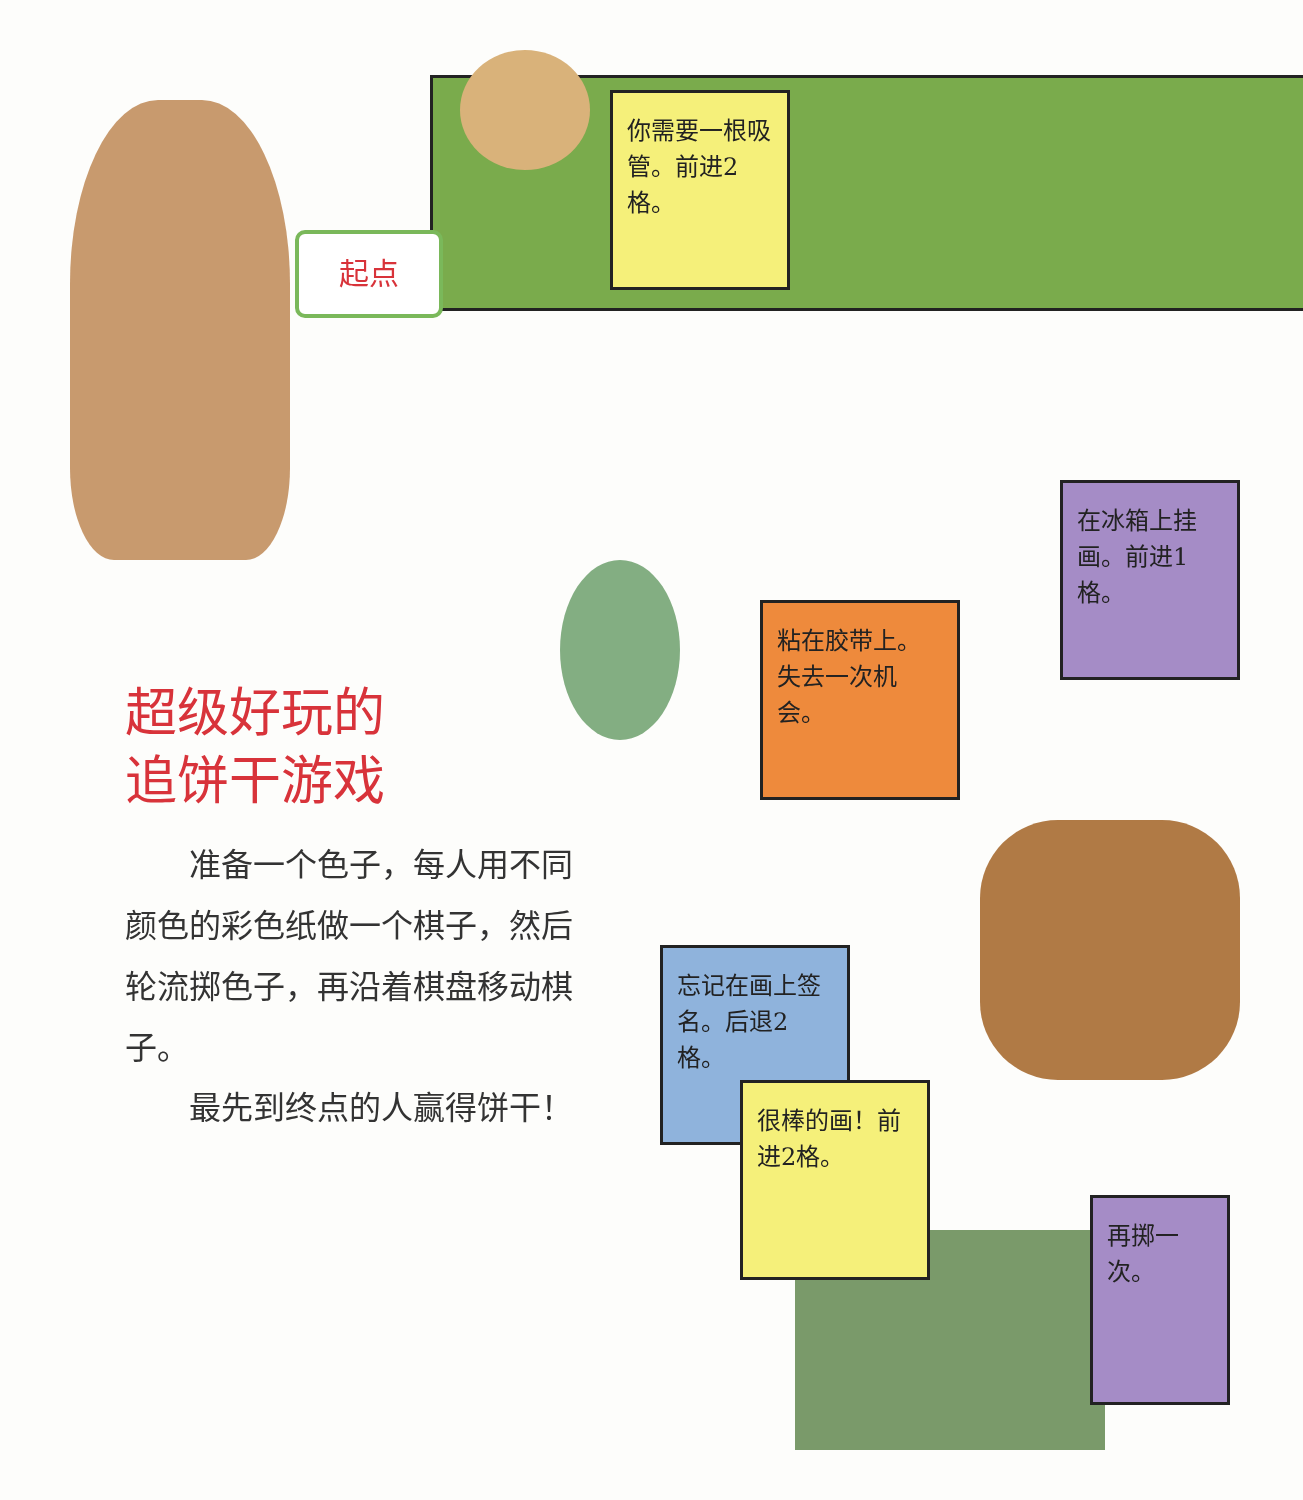起点
你需要一根吸管。前进2格。
在冰箱上挂画。前进1格。
粘在胶带上。失去一次机会。
忘记在画上签名。后退2格。
很棒的画！前进2格。
再掷一次。
超级好玩的
追饼干游戏
准备一个色子，每人用不同颜色的彩色纸做一个棋子，然后轮流掷色子，再沿着棋盘移动棋子。
最先到终点的人赢得饼干！